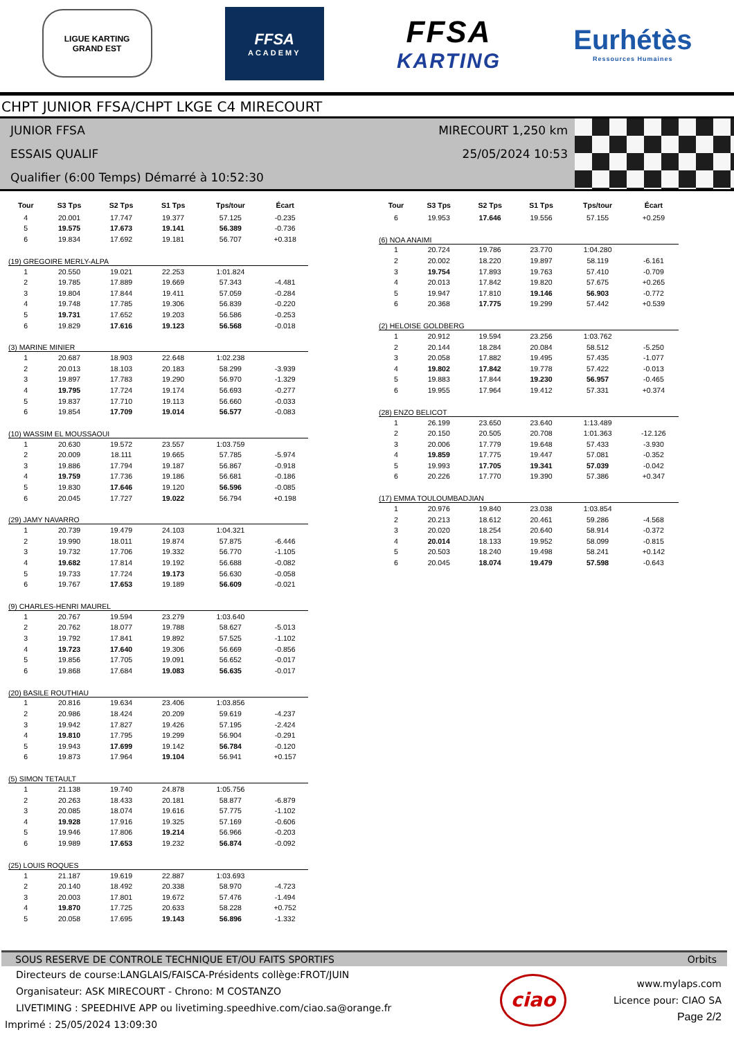LIGUE KARTING
GRAND EST
FFSA
ACADEMY
FFSA
KARTING
Eurhétès
Ressources Humaines
CHPT JUNIOR FFSA/CHPT LKGE C4 MIRECOURT
JUNIOR FFSA
ESSAIS QUALIF
Qualifier (6:00 Temps) Démarré à 10:52:30
MIRECOURT 1,250 km
25/05/2024 10:53
| Tour | S3 Tps | S2 Tps | S1 Tps | Tps/tour | Écart |
| --- | --- | --- | --- | --- | --- |
| 4 | 20.001 | 17.747 | 19.377 | 57.125 | -0.235 |
| 5 | 19.575 | 17.673 | 19.141 | 56.389 | -0.736 |
| 6 | 19.834 | 17.692 | 19.181 | 56.707 | +0.318 |
| (19) GREGOIRE MERLY-ALPA | | | | | |
| 1 | 20.550 | 19.021 | 22.253 | 1:01.824 | |
| 2 | 19.785 | 17.889 | 19.669 | 57.343 | -4.481 |
| 3 | 19.804 | 17.844 | 19.411 | 57.059 | -0.284 |
| 4 | 19.748 | 17.785 | 19.306 | 56.839 | -0.220 |
| 5 | 19.731 | 17.652 | 19.203 | 56.586 | -0.253 |
| 6 | 19.829 | 17.616 | 19.123 | 56.568 | -0.018 |
| (3) MARINE MINIER | | | | | |
| 1 | 20.687 | 18.903 | 22.648 | 1:02.238 | |
| 2 | 20.013 | 18.103 | 20.183 | 58.299 | -3.939 |
| 3 | 19.897 | 17.783 | 19.290 | 56.970 | -1.329 |
| 4 | 19.795 | 17.724 | 19.174 | 56.693 | -0.277 |
| 5 | 19.837 | 17.710 | 19.113 | 56.660 | -0.033 |
| 6 | 19.854 | 17.709 | 19.014 | 56.577 | -0.083 |
| (10) WASSIM EL MOUSSAOUI | | | | | |
| 1 | 20.630 | 19.572 | 23.557 | 1:03.759 | |
| 2 | 20.009 | 18.111 | 19.665 | 57.785 | -5.974 |
| 3 | 19.886 | 17.794 | 19.187 | 56.867 | -0.918 |
| 4 | 19.759 | 17.736 | 19.186 | 56.681 | -0.186 |
| 5 | 19.830 | 17.646 | 19.120 | 56.596 | -0.085 |
| 6 | 20.045 | 17.727 | 19.022 | 56.794 | +0.198 |
| (29) JAMY NAVARRO | | | | | |
| 1 | 20.739 | 19.479 | 24.103 | 1:04.321 | |
| 2 | 19.990 | 18.011 | 19.874 | 57.875 | -6.446 |
| 3 | 19.732 | 17.706 | 19.332 | 56.770 | -1.105 |
| 4 | 19.682 | 17.814 | 19.192 | 56.688 | -0.082 |
| 5 | 19.733 | 17.724 | 19.173 | 56.630 | -0.058 |
| 6 | 19.767 | 17.653 | 19.189 | 56.609 | -0.021 |
| (9) CHARLES-HENRI MAUREL | | | | | |
| 1 | 20.767 | 19.594 | 23.279 | 1:03.640 | |
| 2 | 20.762 | 18.077 | 19.788 | 58.627 | -5.013 |
| 3 | 19.792 | 17.841 | 19.892 | 57.525 | -1.102 |
| 4 | 19.723 | 17.640 | 19.306 | 56.669 | -0.856 |
| 5 | 19.856 | 17.705 | 19.091 | 56.652 | -0.017 |
| 6 | 19.868 | 17.684 | 19.083 | 56.635 | -0.017 |
| (20) BASILE ROUTHIAU | | | | | |
| 1 | 20.816 | 19.634 | 23.406 | 1:03.856 | |
| 2 | 20.986 | 18.424 | 20.209 | 59.619 | -4.237 |
| 3 | 19.942 | 17.827 | 19.426 | 57.195 | -2.424 |
| 4 | 19.810 | 17.795 | 19.299 | 56.904 | -0.291 |
| 5 | 19.943 | 17.699 | 19.142 | 56.784 | -0.120 |
| 6 | 19.873 | 17.964 | 19.104 | 56.941 | +0.157 |
| (5) SIMON TETAULT | | | | | |
| 1 | 21.138 | 19.740 | 24.878 | 1:05.756 | |
| 2 | 20.263 | 18.433 | 20.181 | 58.877 | -6.879 |
| 3 | 20.085 | 18.074 | 19.616 | 57.775 | -1.102 |
| 4 | 19.928 | 17.916 | 19.325 | 57.169 | -0.606 |
| 5 | 19.946 | 17.806 | 19.214 | 56.966 | -0.203 |
| 6 | 19.989 | 17.653 | 19.232 | 56.874 | -0.092 |
| (25) LOUIS ROQUES | | | | | |
| 1 | 21.187 | 19.619 | 22.887 | 1:03.693 | |
| 2 | 20.140 | 18.492 | 20.338 | 58.970 | -4.723 |
| 3 | 20.003 | 17.801 | 19.672 | 57.476 | -1.494 |
| 4 | 19.870 | 17.725 | 20.633 | 58.228 | +0.752 |
| 5 | 20.058 | 17.695 | 19.143 | 56.896 | -1.332 |
| Tour | S3 Tps | S2 Tps | S1 Tps | Tps/tour | Écart |
| --- | --- | --- | --- | --- | --- |
| 6 | 19.953 | 17.646 | 19.556 | 57.155 | +0.259 |
| (6) NOA ANAIMI | | | | | |
| 1 | 20.724 | 19.786 | 23.770 | 1:04.280 | |
| 2 | 20.002 | 18.220 | 19.897 | 58.119 | -6.161 |
| 3 | 19.754 | 17.893 | 19.763 | 57.410 | -0.709 |
| 4 | 20.013 | 17.842 | 19.820 | 57.675 | +0.265 |
| 5 | 19.947 | 17.810 | 19.146 | 56.903 | -0.772 |
| 6 | 20.368 | 17.775 | 19.299 | 57.442 | +0.539 |
| (2) HELOISE GOLDBERG | | | | | |
| 1 | 20.912 | 19.594 | 23.256 | 1:03.762 | |
| 2 | 20.144 | 18.284 | 20.084 | 58.512 | -5.250 |
| 3 | 20.058 | 17.882 | 19.495 | 57.435 | -1.077 |
| 4 | 19.802 | 17.842 | 19.778 | 57.422 | -0.013 |
| 5 | 19.883 | 17.844 | 19.230 | 56.957 | -0.465 |
| 6 | 19.955 | 17.964 | 19.412 | 57.331 | +0.374 |
| (28) ENZO BELICOT | | | | | |
| 1 | 26.199 | 23.650 | 23.640 | 1:13.489 | |
| 2 | 20.150 | 20.505 | 20.708 | 1:01.363 | -12.126 |
| 3 | 20.006 | 17.779 | 19.648 | 57.433 | -3.930 |
| 4 | 19.859 | 17.775 | 19.447 | 57.081 | -0.352 |
| 5 | 19.993 | 17.705 | 19.341 | 57.039 | -0.042 |
| 6 | 20.226 | 17.770 | 19.390 | 57.386 | +0.347 |
| (17) EMMA TOULOUMBADJIAN | | | | | |
| 1 | 20.976 | 19.840 | 23.038 | 1:03.854 | |
| 2 | 20.213 | 18.612 | 20.461 | 59.286 | -4.568 |
| 3 | 20.020 | 18.254 | 20.640 | 58.914 | -0.372 |
| 4 | 20.014 | 18.133 | 19.952 | 58.099 | -0.815 |
| 5 | 20.503 | 18.240 | 19.498 | 58.241 | +0.142 |
| 6 | 20.045 | 18.074 | 19.479 | 57.598 | -0.643 |
SOUS RESERVE DE CONTROLE TECHNIQUE ET/OU FAITS SPORTIFS Orbits
Directeurs de course:LANGLAIS/FAISCA-Présidents collège:FROT/JUIN
Organisateur: ASK MIRECOURT - Chrono: M COSTANZO
LIVETIMING : SPEEDHIVE APP ou livetiming.speedhive.com/ciao.sa@orange.fr
Imprimé : 25/05/2024 13:09:30
ciao
www.mylaps.com
Licence pour: CIAO SA
Page 2/2